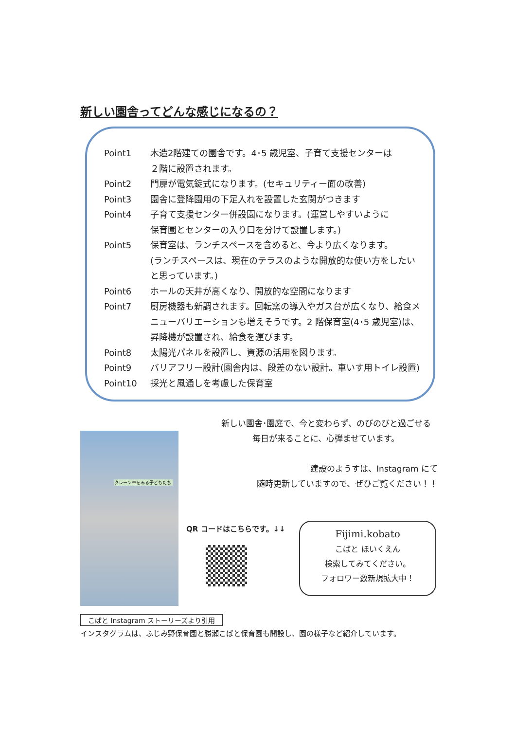新しい園舎ってどんな感じになるの？
Point1 木造2階建ての園舎です。4･5 歳児室、子育て支援センターは
２階に設置されます。
Point2 門扉が電気錠式になります。(セキュリティー面の改善)
Point3 園舎に登降園用の下足入れを設置した玄関がつきます
Point4 子育て支援センター併設園になります。(運営しやすいように
保育園とセンターの入り口を分けて設置します。)
Point5 保育室は、ランチスペースを含めると、今より広くなります。
(ランチスペースは、現在のテラスのような開放的な使い方をしたい
と思っています。)
Point6 ホールの天井が高くなり、開放的な空間になります
Point7 厨房機器も新調されます。回転窯の導入やガス台が広くなり、給食メ
ニューバリエーションも増えそうです。2 階保育室(4･5 歳児室)は、
昇降機が設置され、給食を運びます。
Point8 太陽光パネルを設置し、資源の活用を図ります。
Point9 バリアフリー設計(園舎内は、段差のない設計。車いす用トイレ設置)
Point10 採光と風通しを考慮した保育室
新しい園舎･園庭で、今と変わらず、のびのびと過ごせる
毎日が来ることに、心弾ませています。
建設のようすは、Instagram にて
随時更新していますので、ぜひご覧ください！！
クレーン車をみる子どもたち
QR コードはこちらです。↓↓
Fijimi.kobato
こばと ほいくえん
検索してみてください。
フォロワー数新規拡大中！
こばと Instagram ストーリーズより引用
インスタグラムは、ふじみ野保育園と勝瀬こばと保育園も開設し、園の様子など紹介しています。